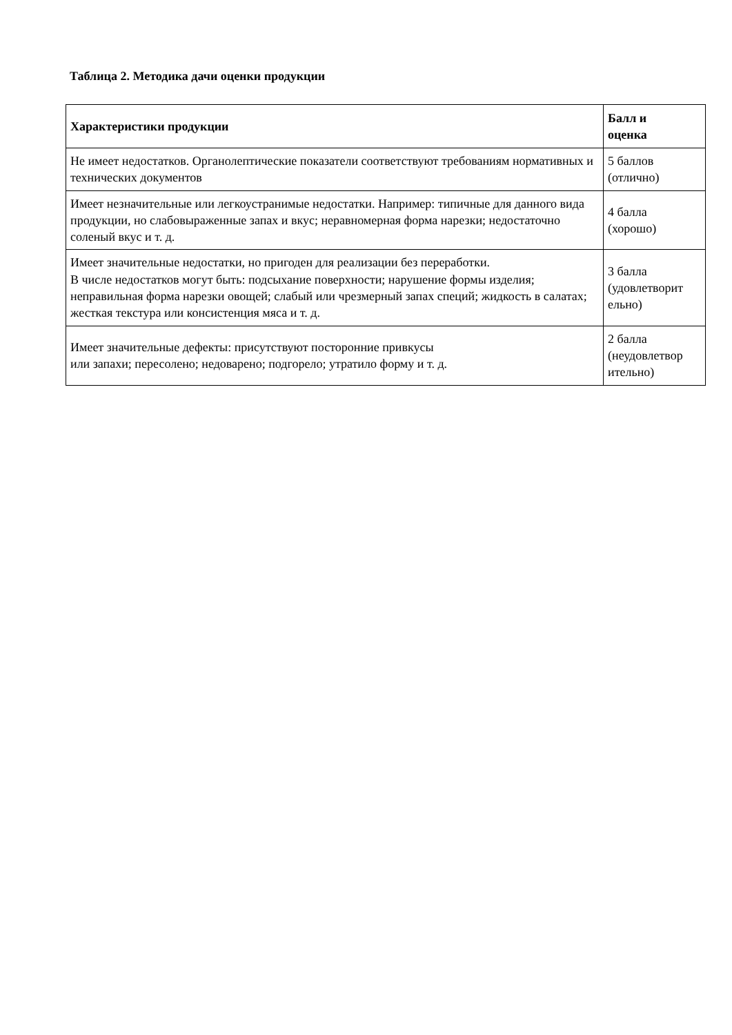Таблица 2. Методика дачи оценки продукции
| Характеристики продукции | Балл и оценка |
| --- | --- |
| Не имеет недостатков. Органолептические показатели соответствуют требованиям нормативных и технических документов | 5 баллов (отлично) |
| Имеет незначительные или легкоустранимые недостатки. Например: типичные для данного вида продукции, но слабовыраженные запах и вкус; неравномерная форма нарезки; недостаточно соленый вкус и т. д. | 4 балла (хорошо) |
| Имеет значительные недостатки, но пригоден для реализации без переработки. В числе недостатков могут быть: подсыхание поверхности; нарушение формы изделия; неправильная форма нарезки овощей; слабый или чрезмерный запах специй; жидкость в салатах; жесткая текстура или консистенция мяса и т. д. | 3 балла (удовлетворит ельно) |
| Имеет значительные дефекты: присутствуют посторонние привкусы или запахи; пересолено; недоварено; подгорело; утратило форму и т. д. | 2 балла (неудовлетвор ительно) |